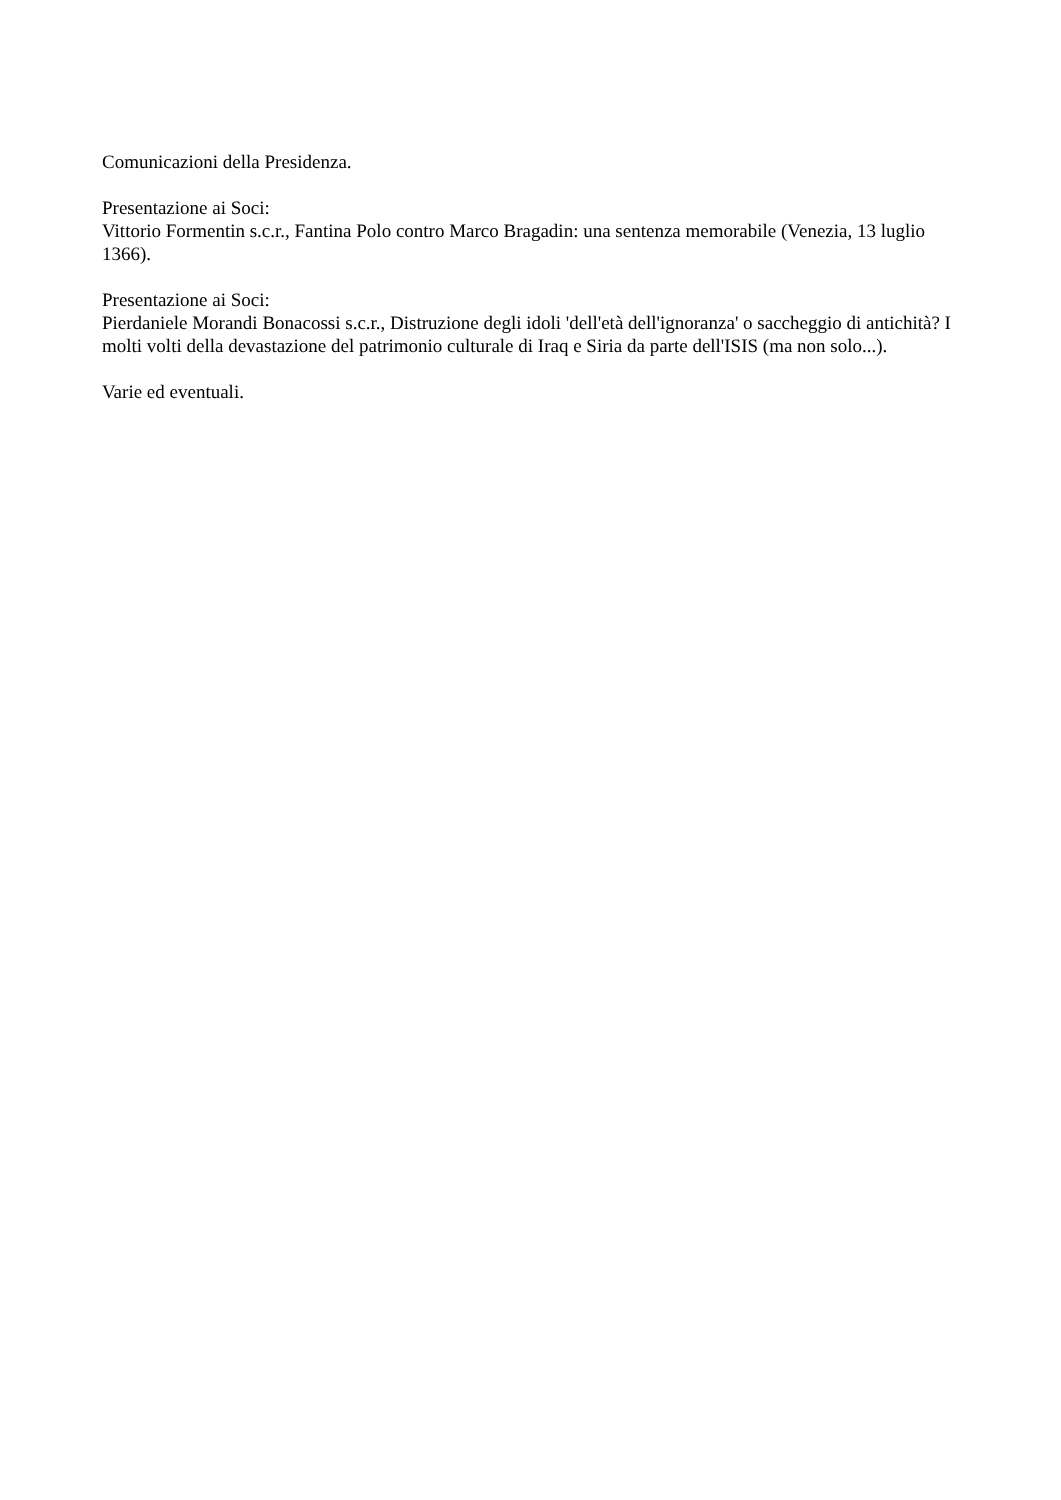Comunicazioni della Presidenza.
Presentazione ai Soci:
Vittorio Formentin s.c.r., Fantina Polo contro Marco Bragadin: una sentenza memorabile (Venezia, 13 luglio 1366).
Presentazione ai Soci:
Pierdaniele Morandi Bonacossi s.c.r., Distruzione degli idoli 'dell'età dell'ignoranza' o saccheggio di antichità? I molti volti della devastazione del patrimonio culturale di Iraq e Siria da parte dell'ISIS (ma non solo...).
Varie ed eventuali.